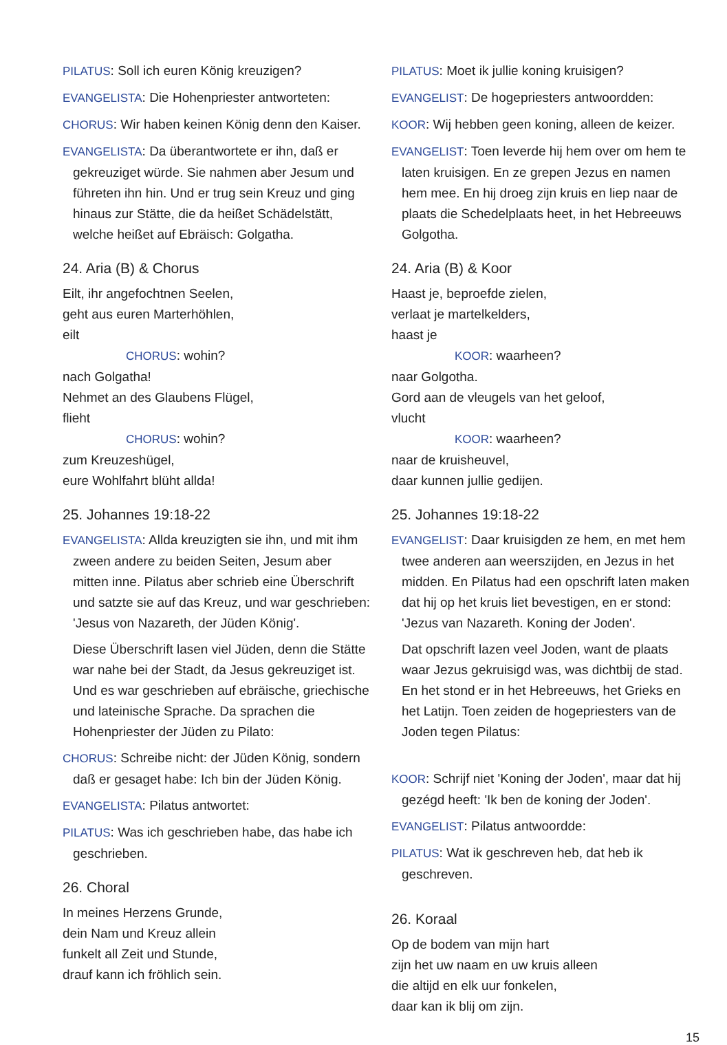PILATUS: Soll ich euren König kreuzigen?
EVANGELISTA: Die Hohenpriester antworteten:
CHORUS: Wir haben keinen König denn den Kaiser.
EVANGELISTA: Da überantwortete er ihn, daß er gekreuziget würde. Sie nahmen aber Jesum und führeten ihn hin. Und er trug sein Kreuz und ging hinaus zur Stätte, die da heißet Schädelstätt, welche heißet auf Ebräisch: Golgatha.
24. Aria (B) & Chorus
Eilt, ihr angefochtnen Seelen,
geht aus euren Marterhöhlen,
eilt
CHORUS: wohin?
nach Golgatha!
Nehmet an des Glaubens Flügel,
flieht
CHORUS: wohin?
zum Kreuzeshügel,
eure Wohlfahrt blüht allda!
25. Johannes 19:18-22
EVANGELISTA: Allda kreuzigten sie ihn, und mit ihm zween andere zu beiden Seiten, Jesum aber mitten inne. Pilatus aber schrieb eine Überschrift und satzte sie auf das Kreuz, und war geschrieben: 'Jesus von Nazareth, der Jüden König'.
Diese Überschrift lasen viel Jüden, denn die Stätte war nahe bei der Stadt, da Jesus gekreuziget ist. Und es war geschrieben auf ebräische, griechische und lateinische Sprache. Da sprachen die Hohenpriester der Jüden zu Pilato:
CHORUS: Schreibe nicht: der Jüden König, sondern daß er gesaget habe: Ich bin der Jüden König.
EVANGELISTA: Pilatus antwortet:
PILATUS: Was ich geschrieben habe, das habe ich geschrieben.
26. Choral
In meines Herzens Grunde,
dein Nam und Kreuz allein
funkelt all Zeit und Stunde,
drauf kann ich fröhlich sein.
PILATUS: Moet ik jullie koning kruisigen?
EVANGELIST: De hogepriesters antwoordden:
KOOR: Wij hebben geen koning, alleen de keizer.
EVANGELIST: Toen leverde hij hem over om hem te laten kruisigen. En ze grepen Jezus en namen hem mee. En hij droeg zijn kruis en liep naar de plaats die Schedelplaats heet, in het Hebreeuws Golgotha.
24. Aria (B) & Koor
Haast je, beproefde zielen,
verlaat je martelkelders,
haast je
KOOR: waarheen?
naar Golgotha.
Gord aan de vleugels van het geloof,
vlucht
KOOR: waarheen?
naar de kruisheuvel,
daar kunnen jullie gedijen.
25. Johannes 19:18-22
EVANGELIST: Daar kruisigden ze hem, en met hem twee anderen aan weerszijden, en Jezus in het midden. En Pilatus had een opschrift laten maken dat hij op het kruis liet bevestigen, en er stond: 'Jezus van Nazareth. Koning der Joden'.
Dat opschrift lazen veel Joden, want de plaats waar Jezus gekruisigd was, was dichtbij de stad. En het stond er in het Hebreeuws, het Grieks en het Latijn. Toen zeiden de hogepriesters van de Joden tegen Pilatus:
KOOR: Schrijf niet 'Koning der Joden', maar dat hij gezégd heeft: 'Ik ben de koning der Joden'.
EVANGELIST: Pilatus antwoordde:
PILATUS: Wat ik geschreven heb, dat heb ik geschreven.
26. Koraal
Op de bodem van mijn hart
zijn het uw naam en uw kruis alleen
die altijd en elk uur fonkelen,
daar kan ik blij om zijn.
15